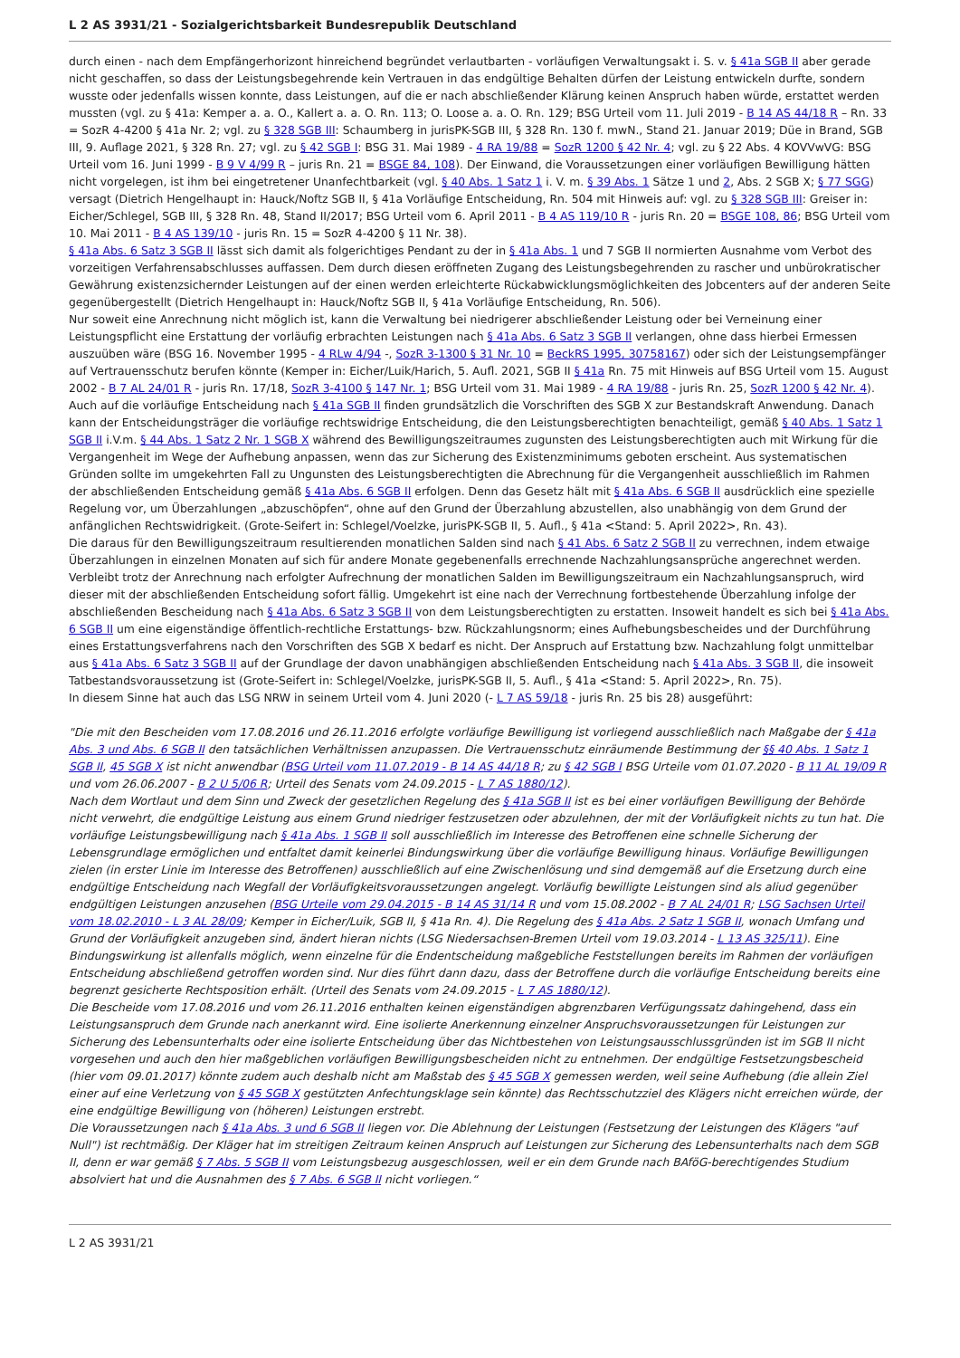L 2 AS 3931/21 - Sozialgerichtsbarkeit Bundesrepublik Deutschland
durch einen - nach dem Empfängerhorizont hinreichend begründet verlautbarten - vorläufigen Verwaltungsakt i. S. v. § 41a SGB II aber gerade nicht geschaffen, so dass der Leistungsbegehrende kein Vertrauen in das endgültige Behalten dürfen der Leistung entwickeln durfte, sondern wusste oder jedenfalls wissen konnte, dass Leistungen, auf die er nach abschließender Klärung keinen Anspruch haben würde, erstattet werden mussten (vgl. zu § 41a: Kemper a. a. O., Kallert a. a. O. Rn. 113; O. Loose a. a. O. Rn. 129; BSG Urteil vom 11. Juli 2019 - B 14 AS 44/18 R – Rn. 33 = SozR 4-4200 § 41a Nr. 2; vgl. zu § 328 SGB III: Schaumberg in jurisPK-SGB III, § 328 Rn. 130 f. mwN., Stand 21. Januar 2019; Düe in Brand, SGB III, 9. Auflage 2021, § 328 Rn. 27; vgl. zu § 42 SGB I: BSG 31. Mai 1989 - 4 RA 19/88 = SozR 1200 § 42 Nr. 4; vgl. zu § 22 Abs. 4 KOVVwVG: BSG Urteil vom 16. Juni 1999 - B 9 V 4/99 R – juris Rn. 21 = BSGE 84, 108). Der Einwand, die Voraussetzungen einer vorläufigen Bewilligung hätten nicht vorgelegen, ist ihm bei eingetretener Unanfechtbarkeit (vgl. § 40 Abs. 1 Satz 1 i. V. m. § 39 Abs. 1 Sätze 1 und 2, Abs. 2 SGB X; § 77 SGG) versagt (Dietrich Hengelhaupt in: Hauck/Noftz SGB II, § 41a Vorläufige Entscheidung, Rn. 504 mit Hinweis auf: vgl. zu § 328 SGB III: Greiser in: Eicher/Schlegel, SGB III, § 328 Rn. 48, Stand II/2017; BSG Urteil vom 6. April 2011 - B 4 AS 119/10 R - juris Rn. 20 = BSGE 108, 86; BSG Urteil vom 10. Mai 2011 - B 4 AS 139/10 - juris Rn. 15 = SozR 4-4200 § 11 Nr. 38).
§ 41a Abs. 6 Satz 3 SGB II lässt sich damit als folgerichtiges Pendant zu der in § 41a Abs. 1 und 7 SGB II normierten Ausnahme vom Verbot des vorzeitigen Verfahrensabschlusses auffassen. Dem durch diesen eröffneten Zugang des Leistungsbegehrenden zu rascher und unbürokratischer Gewährung existenzsichernder Leistungen auf der einen werden erleichterte Rückabwicklungsmöglichkeiten des Jobcenters auf der anderen Seite gegenübergestellt (Dietrich Hengelhaupt in: Hauck/Noftz SGB II, § 41a Vorläufige Entscheidung, Rn. 506).
Nur soweit eine Anrechnung nicht möglich ist, kann die Verwaltung bei niedrigerer abschließender Leistung oder bei Verneinung einer Leistungspflicht eine Erstattung der vorläufig erbrachten Leistungen nach § 41a Abs. 6 Satz 3 SGB II verlangen, ohne dass hierbei Ermessen auszuüben wäre (BSG 16. November 1995 - 4 RLw 4/94 -, SozR 3-1300 § 31 Nr. 10 = BeckRS 1995, 30758167) oder sich der Leistungsempfänger auf Vertrauensschutz berufen könnte (Kemper in: Eicher/Luik/Harich, 5. Aufl. 2021, SGB II § 41a Rn. 75 mit Hinweis auf BSG Urteil vom 15. August 2002 - B 7 AL 24/01 R - juris Rn. 17/18, SozR 3-4100 § 147 Nr. 1; BSG Urteil vom 31. Mai 1989 - 4 RA 19/88 - juris Rn. 25, SozR 1200 § 42 Nr. 4).
Auch auf die vorläufige Entscheidung nach § 41a SGB II finden grundsätzlich die Vorschriften des SGB X zur Bestandskraft Anwendung. Danach kann der Entscheidungsträger die vorläufige rechtswidrige Entscheidung, die den Leistungsberechtigten benachteiligt, gemäß § 40 Abs. 1 Satz 1 SGB II i.V.m. § 44 Abs. 1 Satz 2 Nr. 1 SGB X während des Bewilligungszeitraumes zugunsten des Leistungsberechtigten auch mit Wirkung für die Vergangenheit im Wege der Aufhebung anpassen, wenn das zur Sicherung des Existenzminimums geboten erscheint. Aus systematischen Gründen sollte im umgekehrten Fall zu Ungunsten des Leistungsberechtigten die Abrechnung für die Vergangenheit ausschließlich im Rahmen der abschließenden Entscheidung gemäß § 41a Abs. 6 SGB II erfolgen. Denn das Gesetz hält mit § 41a Abs. 6 SGB II ausdrücklich eine spezielle Regelung vor, um Überzahlungen „abzuschöpfen“, ohne auf den Grund der Überzahlung abzustellen, also unabhängig von dem Grund der anfänglichen Rechtswidrigkeit. (Grote-Seifert in: Schlegel/Voelzke, jurisPK-SGB II, 5. Aufl., § 41a <Stand: 5. April 2022>, Rn. 43).
Die daraus für den Bewilligungszeitraum resultierenden monatlichen Salden sind nach § 41 Abs. 6 Satz 2 SGB II zu verrechnen, indem etwaige Überzahlungen in einzelnen Monaten auf sich für andere Monate gegebenenfalls errechnende Nachzahlungsansprüche angerechnet werden. Verbleibt trotz der Anrechnung nach erfolgter Aufrechnung der monatlichen Salden im Bewilligungszeitraum ein Nachzahlungsanspruch, wird dieser mit der abschließenden Entscheidung sofort fällig. Umgekehrt ist eine nach der Verrechnung fortbestehende Überzahlung infolge der abschließenden Bescheidung nach § 41a Abs. 6 Satz 3 SGB II von dem Leistungsberechtigten zu erstatten. Insoweit handelt es sich bei § 41a Abs. 6 SGB II um eine eigenständige öffentlich-rechtliche Erstattungs- bzw. Rückzahlungsnorm; eines Aufhebungsbescheides und der Durchführung eines Erstattungsverfahrens nach den Vorschriften des SGB X bedarf es nicht. Der Anspruch auf Erstattung bzw. Nachzahlung folgt unmittelbar aus § 41a Abs. 6 Satz 3 SGB II auf der Grundlage der davon unabhängigen abschließenden Entscheidung nach § 41a Abs. 3 SGB II, die insoweit Tatbestandsvoraussetzung ist (Grote-Seifert in: Schlegel/Voelzke, jurisPK-SGB II, 5. Aufl., § 41a <Stand: 5. April 2022>, Rn. 75).
In diesem Sinne hat auch das LSG NRW in seinem Urteil vom 4. Juni 2020 (- L 7 AS 59/18 - juris Rn. 25 bis 28) ausgeführt:
"Die mit den Bescheiden vom 17.08.2016 und 26.11.2016 erfolgte vorläufige Bewilligung ist vorliegend ausschließlich nach Maßgabe der § 41a Abs. 3 und Abs. 6 SGB II den tatsächlichen Verhältnissen anzupassen. Die Vertrauensschutz einräumende Bestimmung der §§ 40 Abs. 1 Satz 1 SGB II, 45 SGB X ist nicht anwendbar (BSG Urteil vom 11.07.2019 - B 14 AS 44/18 R; zu § 42 SGB I BSG Urteile vom 01.07.2020 - B 11 AL 19/09 R und vom 26.06.2007 - B 2 U 5/06 R; Urteil des Senats vom 24.09.2015 - L 7 AS 1880/12).
Nach dem Wortlaut und dem Sinn und Zweck der gesetzlichen Regelung des § 41a SGB II ist es bei einer vorläufigen Bewilligung der Behörde nicht verwehrt, die endgültige Leistung aus einem Grund niedriger festzusetzen oder abzulehnen, der mit der Vorläufigkeit nichts zu tun hat. Die vorläufige Leistungsbewilligung nach § 41a Abs. 1 SGB II soll ausschließlich im Interesse des Betroffenen eine schnelle Sicherung der Lebensgrundlage ermöglichen und entfaltet damit keinerlei Bindungswirkung über die vorläufige Bewilligung hinaus. Vorläufige Bewilligungen zielen (in erster Linie im Interesse des Betroffenen) ausschließlich auf eine Zwischenlösung und sind demgemäß auf die Ersetzung durch eine endgültige Entscheidung nach Wegfall der Vorläufigkeitsvoraussetzungen angelegt. Vorläufig bewilligte Leistungen sind als aliud gegenüber endgültigen Leistungen anzusehen (BSG Urteile vom 29.04.2015 - B 14 AS 31/14 R und vom 15.08.2002 - B 7 AL 24/01 R; LSG Sachsen Urteil vom 18.02.2010 - L 3 AL 28/09; Kemper in Eicher/Luik, SGB II, § 41a Rn. 4). Die Regelung des § 41a Abs. 2 Satz 1 SGB II, wonach Umfang und Grund der Vorläufigkeit anzugeben sind, ändert hieran nichts (LSG Niedersachsen-Bremen Urteil vom 19.03.2014 - L 13 AS 325/11). Eine Bindungswirkung ist allenfalls möglich, wenn einzelne für die Endentscheidung maßgebliche Feststellungen bereits im Rahmen der vorläufigen Entscheidung abschließend getroffen worden sind. Nur dies führt dann dazu, dass der Betroffene durch die vorläufige Entscheidung bereits eine begrenzt gesicherte Rechtsposition erhält. (Urteil des Senats vom 24.09.2015 - L 7 AS 1880/12).
Die Bescheide vom 17.08.2016 und vom 26.11.2016 enthalten keinen eigenständigen abgrenzbaren Verfügungssatz dahingehend, dass ein Leistungsanspruch dem Grunde nach anerkannt wird. Eine isolierte Anerkennung einzelner Anspruchsvoraussetzungen für Leistungen zur Sicherung des Lebensunterhalts oder eine isolierte Entscheidung über das Nichtbestehen von Leistungsausschlussgründen ist im SGB II nicht vorgesehen und auch den hier maßgeblichen vorläufigen Bewilligungsbescheiden nicht zu entnehmen. Der endgültige Festsetzungsbescheid (hier vom 09.01.2017) könnte zudem auch deshalb nicht am Maßstab des § 45 SGB X gemessen werden, weil seine Aufhebung (die allein Ziel einer auf eine Verletzung von § 45 SGB X gestützten Anfechtungsklage sein könnte) das Rechtsschutzziel des Klägers nicht erreichen würde, der eine endgültige Bewilligung von (höheren) Leistungen erstrebt.
Die Voraussetzungen nach § 41a Abs. 3 und 6 SGB II liegen vor. Die Ablehnung der Leistungen (Festsetzung der Leistungen des Klägers "auf Null") ist rechtmäßig. Der Kläger hat im streitigen Zeitraum keinen Anspruch auf Leistungen zur Sicherung des Lebensunterhalts nach dem SGB II, denn er war gemäß § 7 Abs. 5 SGB II vom Leistungsbezug ausgeschlossen, weil er ein dem Grunde nach BAföG-berechtigendes Studium absolviert hat und die Ausnahmen des § 7 Abs. 6 SGB II nicht vorliegen.“
L 2 AS 3931/21